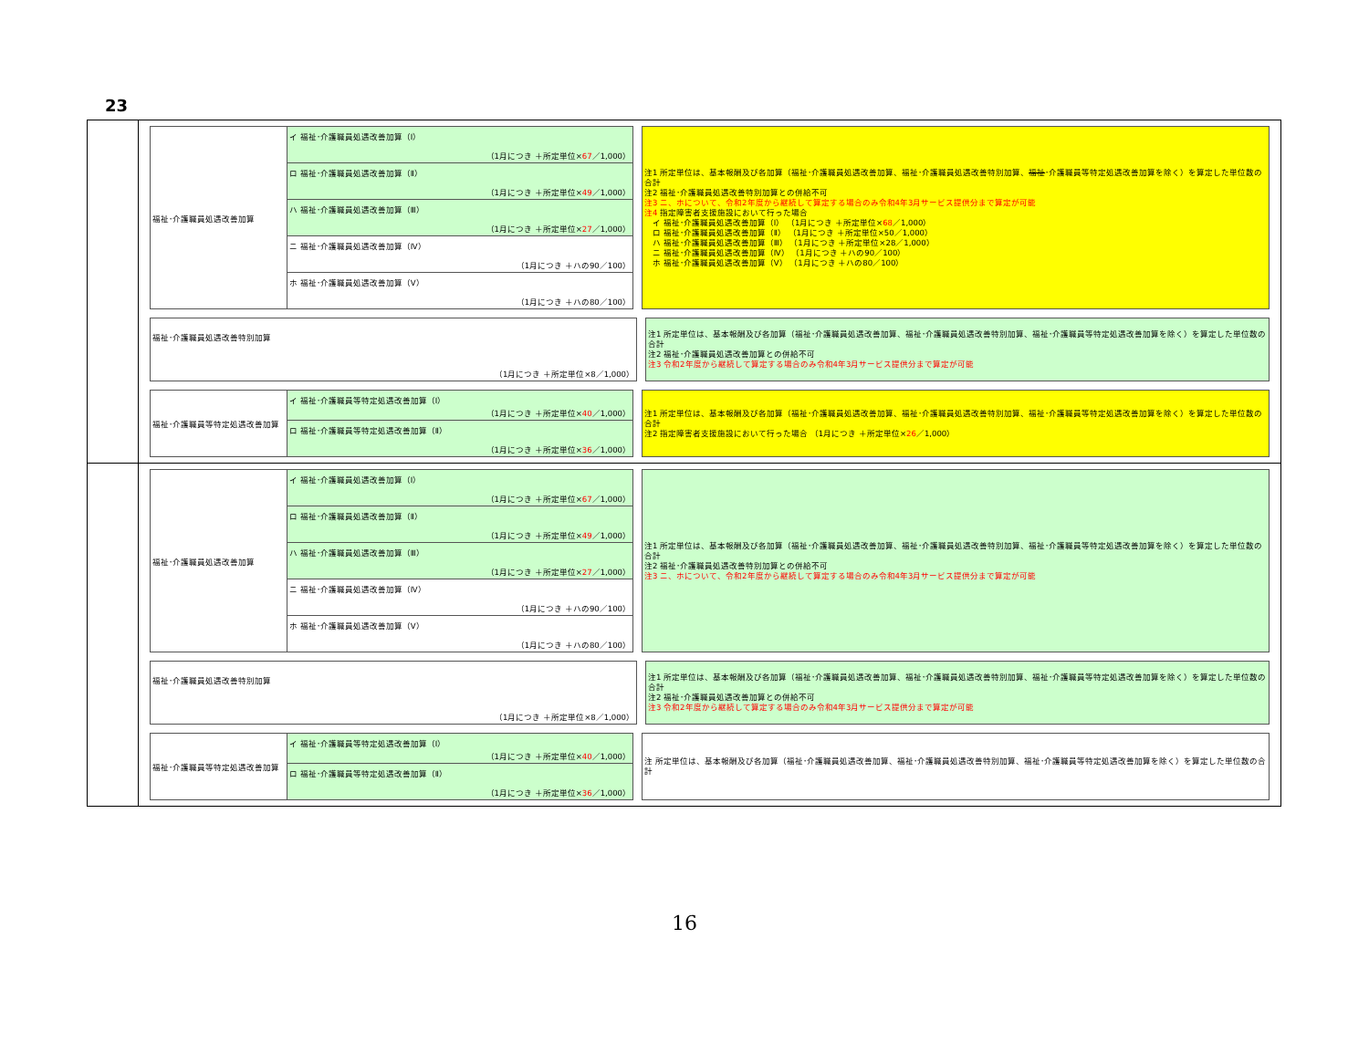23
福祉･介護職員処遇改善加算
イ 福祉･介護職員処遇改善加算（Ⅰ）
（1月につき ＋所定単位×67／1,000）
ロ 福祉･介護職員処遇改善加算（Ⅱ）
（1月につき ＋所定単位×49／1,000）
ハ 福祉･介護職員処遇改善加算（Ⅲ）
（1月につき ＋所定単位×27／1,000）
ニ 福祉･介護職員処遇改善加算（Ⅳ）
（1月につき ＋ハの90／100）
ホ 福祉･介護職員処遇改善加算（Ⅴ）
（1月につき ＋ハの80／100）
注1 所定単位は、基本報酬及び各加算（福祉･介護職員処遇改善加算、福祉･介護職員処遇改善特別加算、福祉･介護職員等特定処遇改善加算を除く）を算定した単位数の合計
注2 福祉･介護職員処遇改善特別加算との併給不可
注3 ニ、ホについて、令和2年度から継続して算定する場合のみ令和4年3月サービス提供分まで算定が可能
注4 指定障害者支援施設において行った場合
　イ 福祉･介護職員処遇改善加算（Ⅰ） （1月につき ＋所定単位×68／1,000）
　ロ 福祉･介護職員処遇改善加算（Ⅱ） （1月につき ＋所定単位×50／1,000）
　ハ 福祉･介護職員処遇改善加算（Ⅲ） （1月につき ＋所定単位×28／1,000）
　ニ 福祉･介護職員処遇改善加算（Ⅳ） （1月につき ＋ハの90／100）
　ホ 福祉･介護職員処遇改善加算（Ⅴ） （1月につき ＋ハの80／100）
福祉･介護職員処遇改善特別加算
（1月につき ＋所定単位×8／1,000）
注1 所定単位は、基本報酬及び各加算（福祉･介護職員処遇改善加算、福祉･介護職員処遇改善特別加算、福祉･介護職員等特定処遇改善加算を除く）を算定した単位数の合計
注2 福祉･介護職員処遇改善加算との併給不可
注3 令和2年度から継続して算定する場合のみ令和4年3月サービス提供分まで算定が可能
福祉･介護職員等特定処遇改善加算
イ 福祉･介護職員等特定処遇改善加算（Ⅰ）
（1月につき ＋所定単位×40／1,000）
ロ 福祉･介護職員等特定処遇改善加算（Ⅱ）
（1月につき ＋所定単位×36／1,000）
注1 所定単位は、基本報酬及び各加算（福祉･介護職員処遇改善加算、福祉･介護職員処遇改善特別加算、福祉･介護職員等特定処遇改善加算を除く）を算定した単位数の合計
注2 指定障害者支援施設において行った場合 （1月につき ＋所定単位×26／1,000）
福祉･介護職員処遇改善加算
イ 福祉･介護職員処遇改善加算（Ⅰ）
（1月につき ＋所定単位×67／1,000）
ロ 福祉･介護職員処遇改善加算（Ⅱ）
（1月につき ＋所定単位×49／1,000）
ハ 福祉･介護職員処遇改善加算（Ⅲ）
（1月につき ＋所定単位×27／1,000）
ニ 福祉･介護職員処遇改善加算（Ⅳ）
（1月につき ＋ハの90／100）
ホ 福祉･介護職員処遇改善加算（Ⅴ）
（1月につき ＋ハの80／100）
注1 所定単位は、基本報酬及び各加算（福祉･介護職員処遇改善加算、福祉･介護職員処遇改善特別加算、福祉･介護職員等特定処遇改善加算を除く）を算定した単位数の合計
注2 福祉･介護職員処遇改善特別加算との併給不可
注3 ニ、ホについて、令和2年度から継続して算定する場合のみ令和4年3月サービス提供分まで算定が可能
福祉･介護職員処遇改善特別加算
（1月につき ＋所定単位×8／1,000）
注1 所定単位は、基本報酬及び各加算（福祉･介護職員処遇改善加算、福祉･介護職員処遇改善特別加算、福祉･介護職員等特定処遇改善加算を除く）を算定した単位数の合計
注2 福祉･介護職員処遇改善加算との併給不可
注3 令和2年度から継続して算定する場合のみ令和4年3月サービス提供分まで算定が可能
福祉･介護職員等特定処遇改善加算
イ 福祉･介護職員等特定処遇改善加算（Ⅰ）
（1月につき ＋所定単位×40／1,000）
ロ 福祉･介護職員等特定処遇改善加算（Ⅱ）
（1月につき ＋所定単位×36／1,000）
注 所定単位は、基本報酬及び各加算（福祉･介護職員処遇改善加算、福祉･介護職員処遇改善特別加算、福祉･介護職員等特定処遇改善加算を除く）を算定した単位数の合計
16